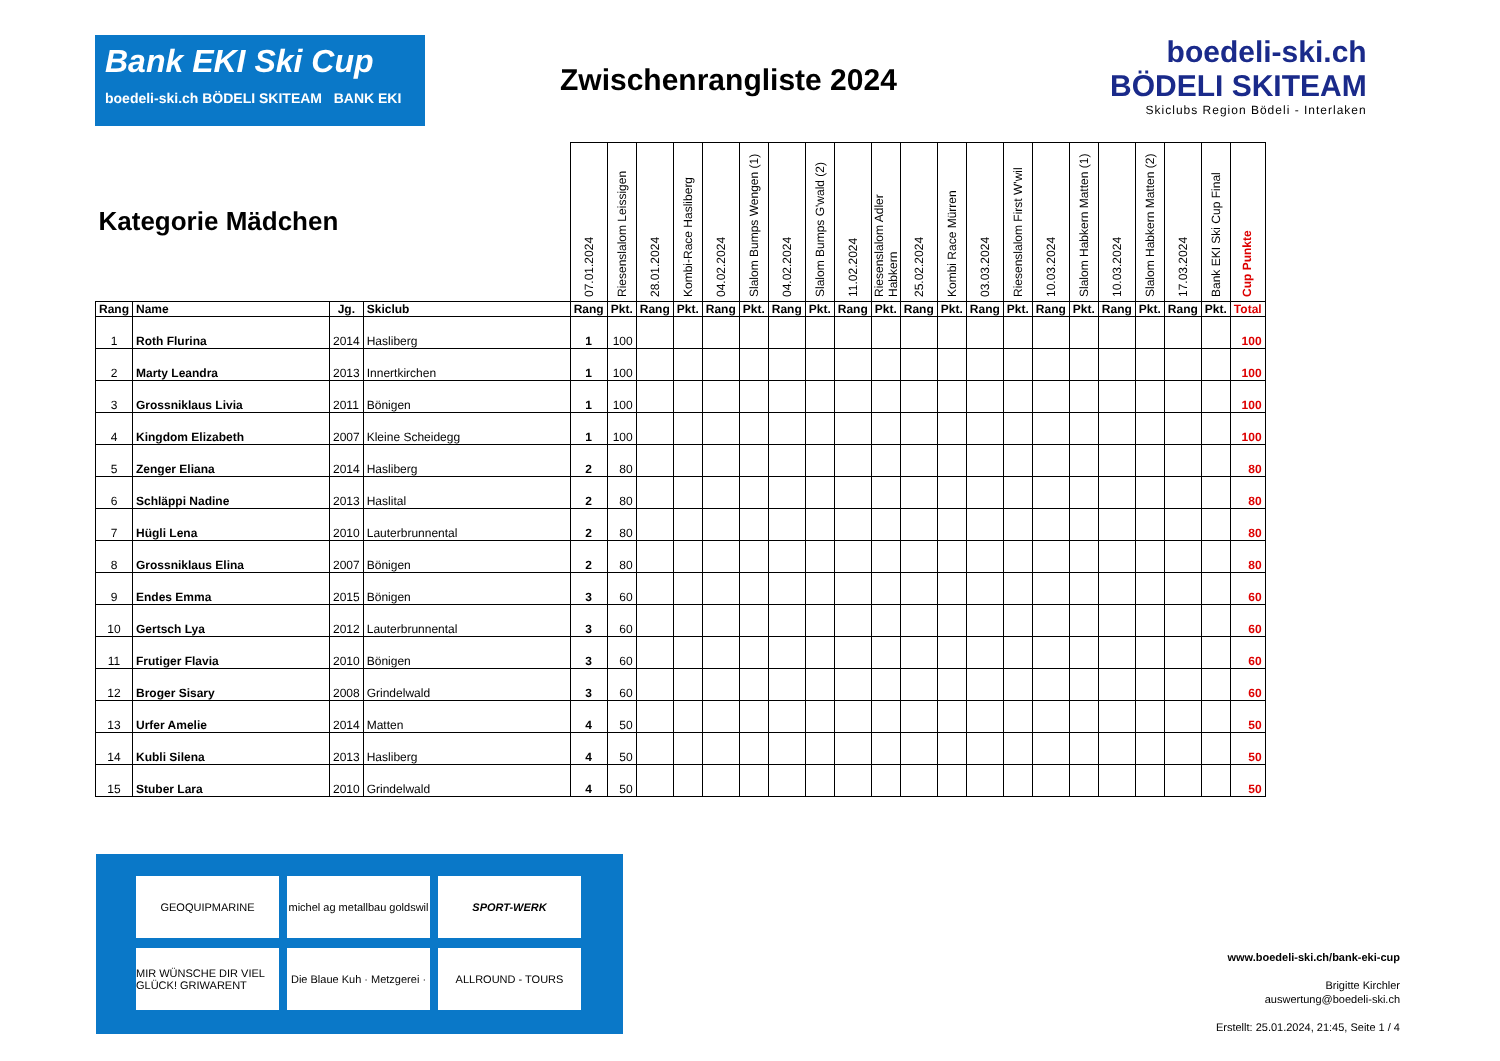Bank EKI Ski Cup
boedeli-ski.ch BÖDELI SKITEAM BANK EKI
Zwischenrangliste 2024
boedeli-ski.ch
BÖDELI SKITEAM
Skiclubs Region Bödeli - Interlaken
| Kategorie Mädchen | | | | 07.01.2024 | Riesenslalom Leissigen | 28.01.2024 | Kombi-Race Hasliberg | 04.02.2024 | Slalom Bumps Wengen (1) | 04.02.2024 | Slalom Bumps G'wald (2) | 11.02.2024 | Riesenslalom Adler Habkern | 25.02.2024 | Kombi Race Mürren | 03.03.2024 | Riesenslalom First W'wil | 10.03.2024 | Slalom Habkern Matten (1) | 10.03.2024 | Slalom Habkern Matten (2) | 17.03.2024 | Bank EKI Ski Cup Final | Cup Punkte |
| --- | --- | --- | --- | --- | --- | --- | --- | --- | --- | --- | --- | --- | --- | --- | --- | --- | --- | --- | --- | --- | --- | --- | --- | --- |
| Rang | Name | Jg. | Skiclub | Rang | Pkt. | Rang | Pkt. | Rang | Pkt. | Rang | Pkt. | Rang | Pkt. | Rang | Pkt. | Rang | Pkt. | Rang | Pkt. | Rang | Pkt. | Rang | Pkt. | Total |
| 1 | Roth Flurina | 2014 | Hasliberg | 1 | 100 | | | | | | | | | | | | | | | | | | | 100 |
| 2 | Marty Leandra | 2013 | Innertkirchen | 1 | 100 | | | | | | | | | | | | | | | | | | | 100 |
| 3 | Grossniklaus Livia | 2011 | Bönigen | 1 | 100 | | | | | | | | | | | | | | | | | | | 100 |
| 4 | Kingdom Elizabeth | 2007 | Kleine Scheidegg | 1 | 100 | | | | | | | | | | | | | | | | | | | 100 |
| 5 | Zenger Eliana | 2014 | Hasliberg | 2 | 80 | | | | | | | | | | | | | | | | | | | 80 |
| 6 | Schläppi Nadine | 2013 | Haslital | 2 | 80 | | | | | | | | | | | | | | | | | | | 80 |
| 7 | Hügli Lena | 2010 | Lauterbrunnental | 2 | 80 | | | | | | | | | | | | | | | | | | | 80 |
| 8 | Grossniklaus Elina | 2007 | Bönigen | 2 | 80 | | | | | | | | | | | | | | | | | | | 80 |
| 9 | Endes Emma | 2015 | Bönigen | 3 | 60 | | | | | | | | | | | | | | | | | | | 60 |
| 10 | Gertsch Lya | 2012 | Lauterbrunnental | 3 | 60 | | | | | | | | | | | | | | | | | | | 60 |
| 11 | Frutiger Flavia | 2010 | Bönigen | 3 | 60 | | | | | | | | | | | | | | | | | | | 60 |
| 12 | Broger Sisary | 2008 | Grindelwald | 3 | 60 | | | | | | | | | | | | | | | | | | | 60 |
| 13 | Urfer Amelie | 2014 | Matten | 4 | 50 | | | | | | | | | | | | | | | | | | | 50 |
| 14 | Kubli Silena | 2013 | Hasliberg | 4 | 50 | | | | | | | | | | | | | | | | | | | 50 |
| 15 | Stuber Lara | 2010 | Grindelwald | 4 | 50 | | | | | | | | | | | | | | | | | | | 50 |
GEOQUIPMARINE
michel ag metallbau goldswil
SPORT-WERK
MIR WÜNSCHE DIR VIEL GLÜCK! GRIWARENT
Die Blaue Kuh · Metzgerei ·
ALLROUND - TOURS
www.boedeli-ski.ch/bank-eki-cup
Brigitte Kirchler
auswertung@boedeli-ski.ch
Erstellt: 25.01.2024, 21:45, Seite 1 / 4